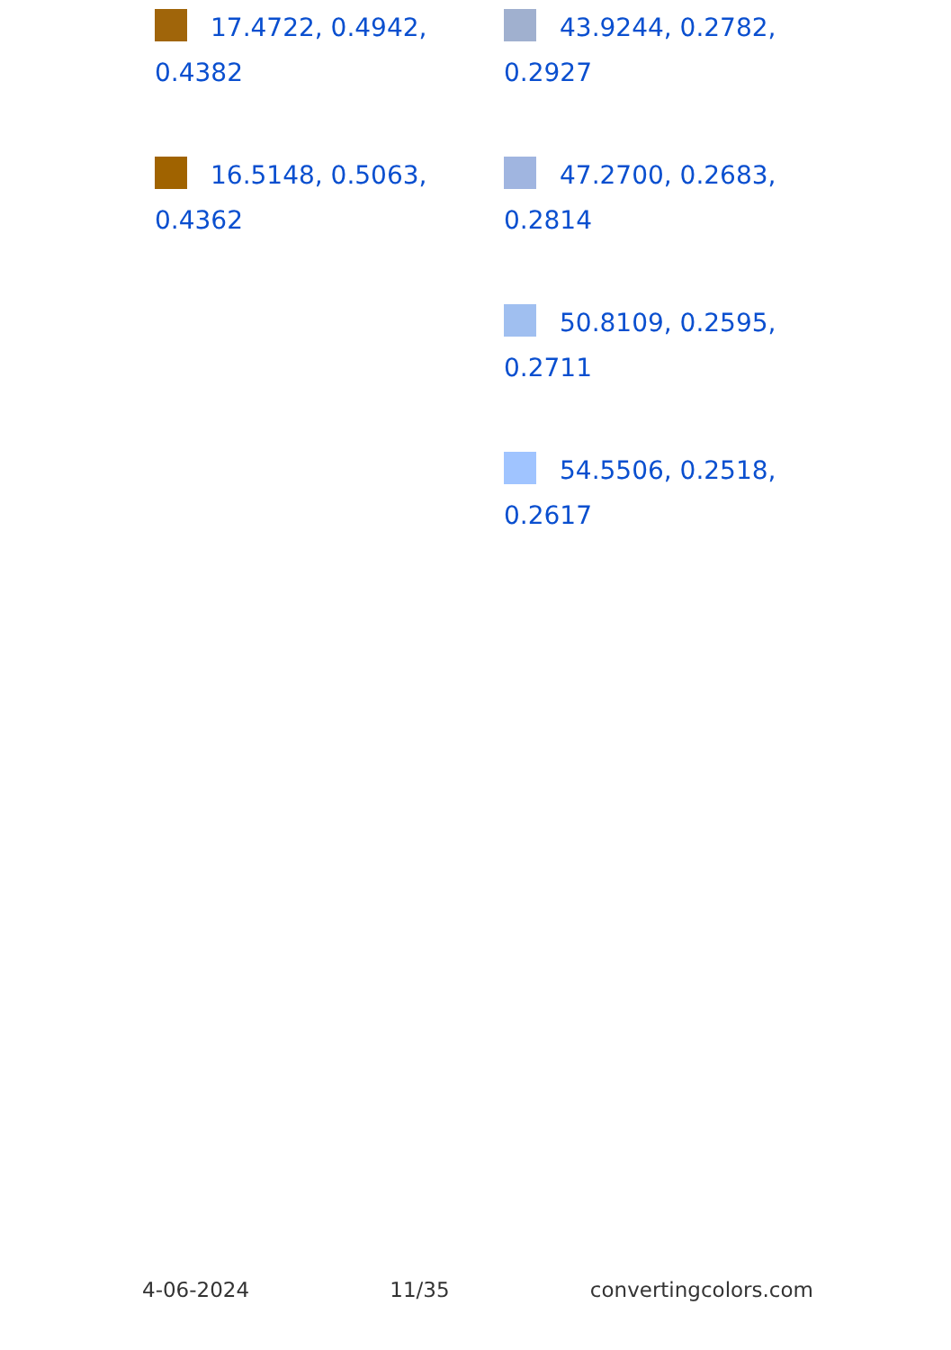17.4722, 0.4942, 0.4382
16.5148, 0.5063, 0.4362
43.9244, 0.2782, 0.2927
47.2700, 0.2683, 0.2814
50.8109, 0.2595, 0.2711
54.5506, 0.2518, 0.2617
4-06-2024 11/35 convertingcolors.com